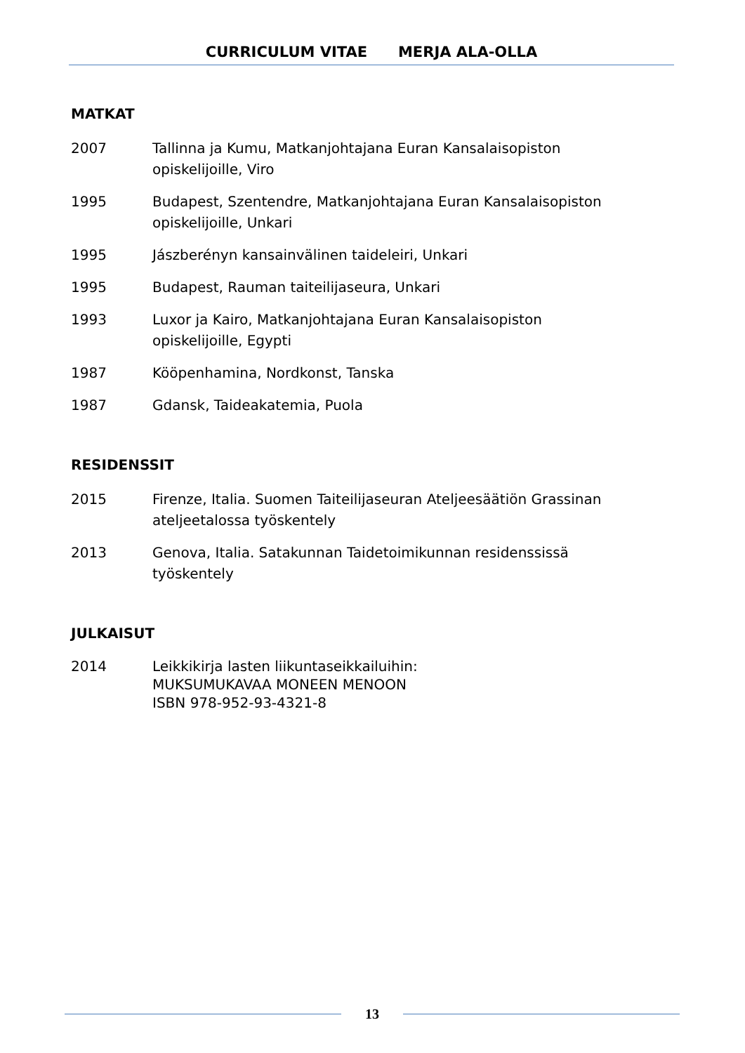CURRICULUM VITAE MERJA ALA-OLLA
MATKAT
2007 Tallinna ja Kumu, Matkanjohtajana Euran Kansalaisopiston
opiskelijoille, Viro
1995 Budapest, Szentendre, Matkanjohtajana Euran Kansalaisopiston
opiskelijoille, Unkari
1995 Jászberényn kansainvälinen taideleiri, Unkari
1995 Budapest, Rauman taiteilijaseura, Unkari
1993 Luxor ja Kairo, Matkanjohtajana Euran Kansalaisopiston
opiskelijoille, Egypti
1987 Kööpenhamina, Nordkonst, Tanska
1987 Gdansk, Taideakatemia, Puola
RESIDENSSIT
2015 Firenze, Italia. Suomen Taiteilijaseuran Ateljeesäätiön Grassinan
ateljeetalossa työskentely
2013 Genova, Italia. Satakunnan Taidetoimikunnan residenssissä
työskentely
JULKAISUT
2014 Leikkikirja lasten liikuntaseikkailuihin:
MUKSUMUKAVAA MONEEN MENOON
ISBN 978-952-93-4321-8
13